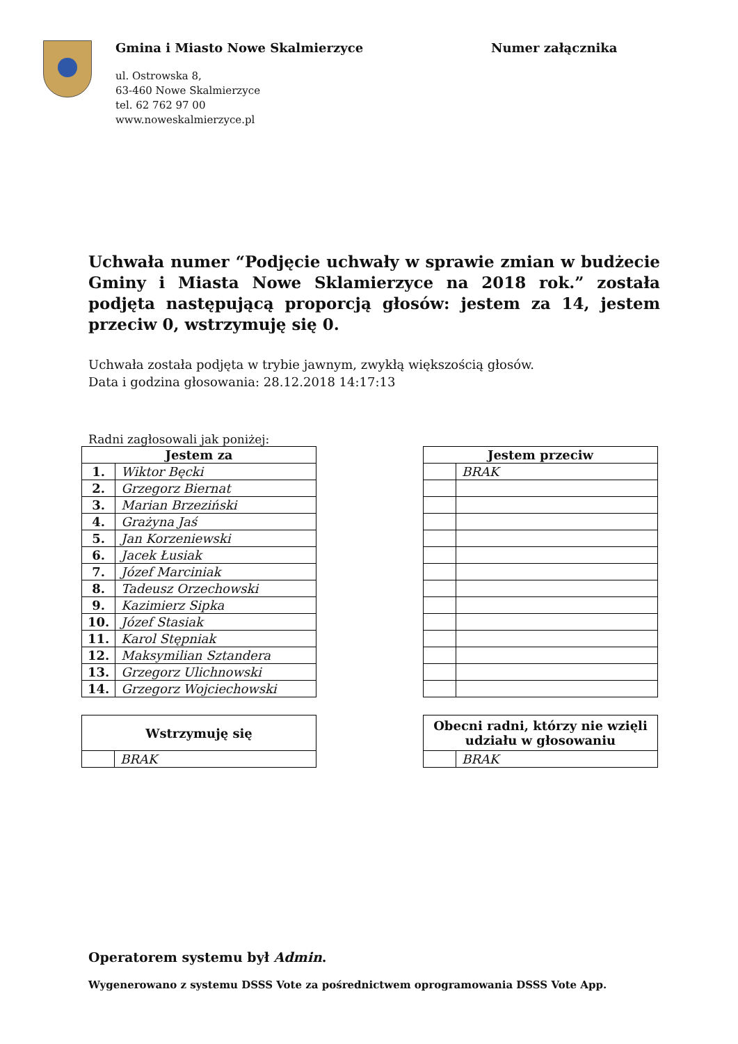Gmina i Miasto Nowe Skalmierzyce
ul. Ostrowska 8,
63-460 Nowe Skalmierzyce
tel. 62 762 97 00
www.noweskalmierzyce.pl
Numer załącznika
Uchwała numer “Podjęcie uchwały w sprawie zmian w budżecie Gminy i Miasta Nowe Sklamierzyce na 2018 rok.” została podjęta następującą proporcją głosów: jestem za 14, jestem przeciw 0, wstrzymuję się 0.
Uchwała została podjęta w trybie jawnym, zwykłą większością głosów.
Data i godzina głosowania: 28.12.2018 14:17:13
Radni zagłosowali jak poniżej:
| Jestem za | |
| --- | --- |
| 1. | Wiktor Bęcki |
| 2. | Grzegorz Biernat |
| 3. | Marian Brzeziński |
| 4. | Grażyna Jaś |
| 5. | Jan Korzeniewski |
| 6. | Jacek Łusiak |
| 7. | Józef Marciniak |
| 8. | Tadeusz Orzechowski |
| 9. | Kazimierz Sipka |
| 10. | Józef Stasiak |
| 11. | Karol Stępniak |
| 12. | Maksymilian Sztandera |
| 13. | Grzegorz Ulichnowski |
| 14. | Grzegorz Wojciechowski |
| Jestem przeciw | |
| --- | --- |
| | BRAK |
| Wstrzymuję się | |
| --- | --- |
| | BRAK |
| Obecni radni, którzy nie wzięli udziału w głosowaniu | |
| --- | --- |
| | BRAK |
Operatorem systemu był Admin.
Wygenerowano z systemu DSSS Vote za pośrednictwem oprogramowania DSSS Vote App.